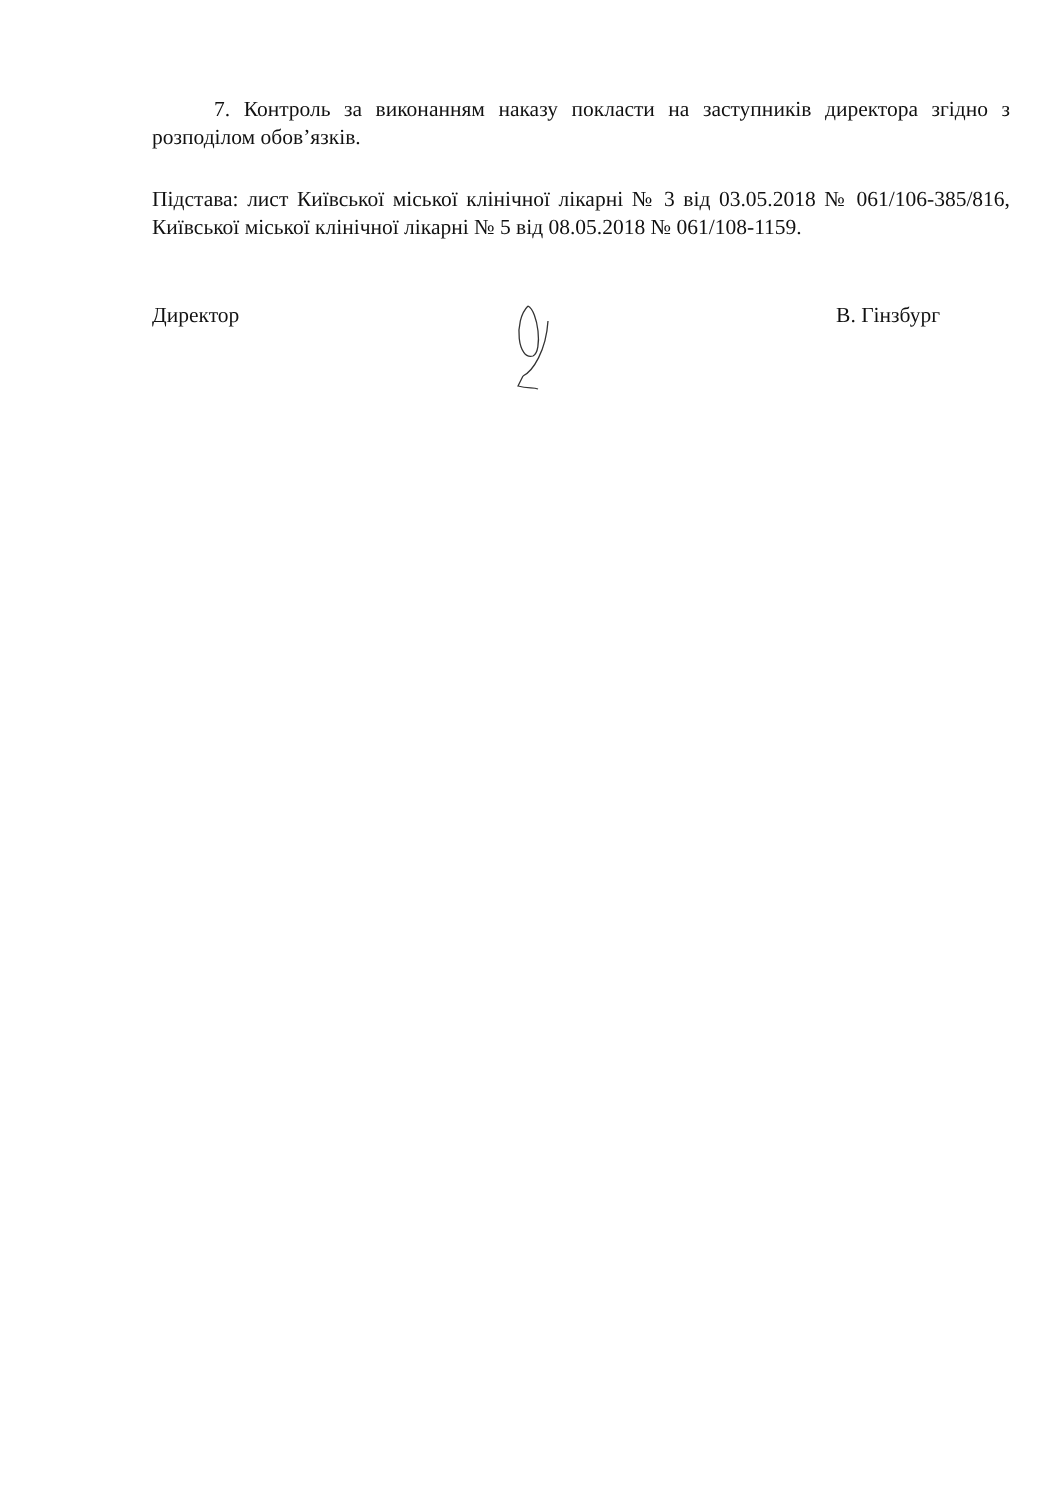7. Контроль за виконанням наказу покласти на заступників директора згідно з розподілом обов’язків.
Підстава: лист Київської міської клінічної лікарні № 3 від 03.05.2018 № 061/106-385/816, Київської міської клінічної лікарні № 5 від 08.05.2018 № 061/108-1159.
Директор В. Гінзбург